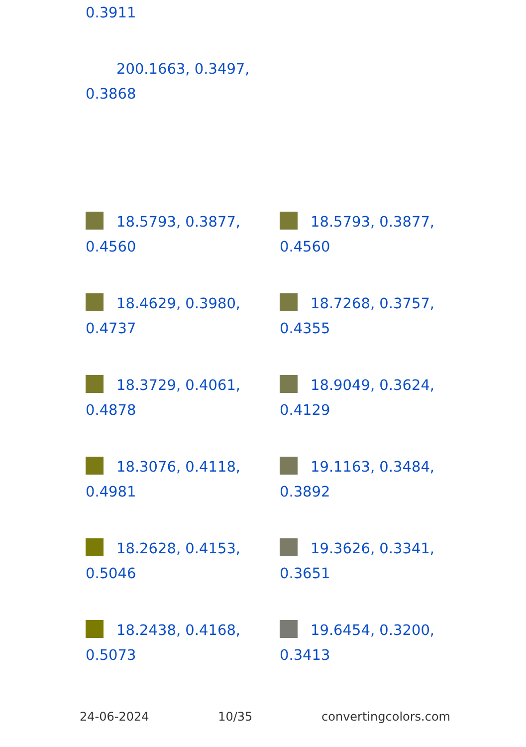0.3911
200.1663, 0.3497,
0.3868
18.5793, 0.3877, 0.4560
18.5793, 0.3877, 0.4560
18.4629, 0.3980, 0.4737
18.7268, 0.3757, 0.4355
18.3729, 0.4061, 0.4878
18.9049, 0.3624, 0.4129
18.3076, 0.4118, 0.4981
19.1163, 0.3484, 0.3892
18.2628, 0.4153, 0.5046
19.3626, 0.3341, 0.3651
18.2438, 0.4168, 0.5073
19.6454, 0.3200, 0.3413
24-06-2024 10/35 convertingcolors.com